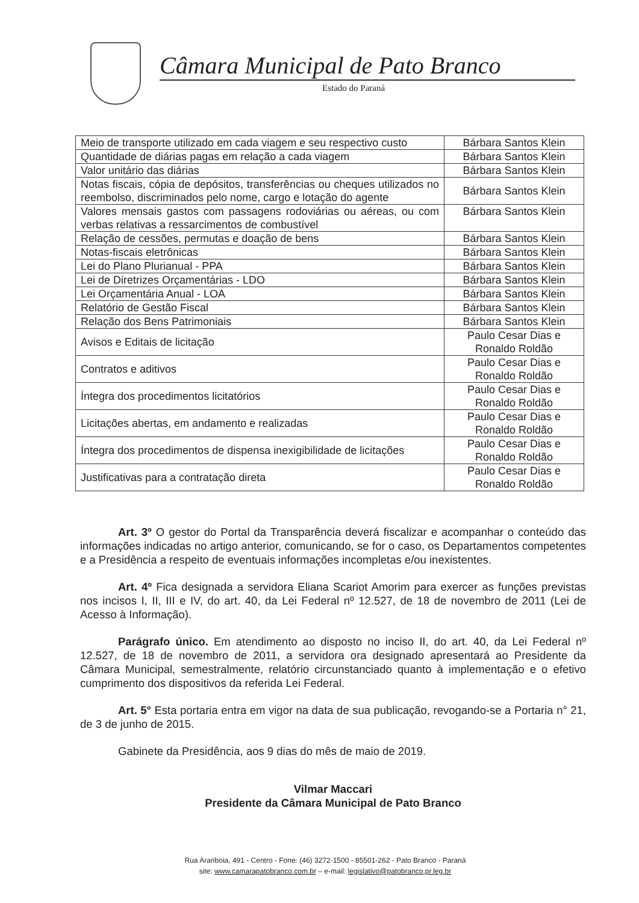Câmara Municipal de Pato Branco
Estado do Paraná
| Meio de transporte utilizado em cada viagem e seu respectivo custo | Bárbara Santos Klein |
| Quantidade de diárias pagas em relação a cada viagem | Bárbara Santos Klein |
| Valor unitário das diárias | Bárbara Santos Klein |
| Notas fiscais, cópia de depósitos, transferências ou cheques utilizados no reembolso, discriminados pelo nome, cargo e lotação do agente | Bárbara Santos Klein |
| Valores mensais gastos com passagens rodoviárias ou aéreas, ou com verbas relativas a ressarcimentos de combustível | Bárbara Santos Klein |
| Relação de cessões, permutas e doação de bens | Bárbara Santos Klein |
| Notas-fiscais eletrônicas | Bárbara Santos Klein |
| Lei do Plano Plurianual - PPA | Bárbara Santos Klein |
| Lei de Diretrizes Orçamentárias - LDO | Bárbara Santos Klein |
| Lei Orçamentária Anual - LOA | Bárbara Santos Klein |
| Relatório de Gestão Fiscal | Bárbara Santos Klein |
| Relação dos Bens Patrimoniais | Bárbara Santos Klein |
| Avisos e Editais de licitação | Paulo Cesar Dias e Ronaldo Roldão |
| Contratos e aditivos | Paulo Cesar Dias e Ronaldo Roldão |
| Íntegra dos procedimentos licitatórios | Paulo Cesar Dias e Ronaldo Roldão |
| Licitações abertas, em andamento e realizadas | Paulo Cesar Dias e Ronaldo Roldão |
| Íntegra dos procedimentos de dispensa inexigibilidade de licitações | Paulo Cesar Dias e Ronaldo Roldão |
| Justificativas para a contratação direta | Paulo Cesar Dias e Ronaldo Roldão |
Art. 3º O gestor do Portal da Transparência deverá fiscalizar e acompanhar o conteúdo das informações indicadas no artigo anterior, comunicando, se for o caso, os Departamentos competentes e a Presidência a respeito de eventuais informações incompletas e/ou inexistentes.
Art. 4º Fica designada a servidora Eliana Scariot Amorim para exercer as funções previstas nos incisos I, II, III e IV, do art. 40, da Lei Federal nº 12.527, de 18 de novembro de 2011 (Lei de Acesso à Informação).
Parágrafo único. Em atendimento ao disposto no inciso II, do art. 40, da Lei Federal nº 12.527, de 18 de novembro de 2011, a servidora ora designado apresentará ao Presidente da Câmara Municipal, semestralmente, relatório circunstanciado quanto à implementação e o efetivo cumprimento dos dispositivos da referida Lei Federal.
Art. 5° Esta portaria entra em vigor na data de sua publicação, revogando-se a Portaria n° 21, de 3 de junho de 2015.
Gabinete da Presidência, aos 9 dias do mês de maio de 2019.
Vilmar Maccari
Presidente da Câmara Municipal de Pato Branco
Rua Arariboia, 491 - Centro - Fone: (46) 3272-1500 - 85501-262 - Pato Branco - Paraná
site: www.camarapatobranco.com.br – e-mail: legislativo@patobranco.pr.leg.br